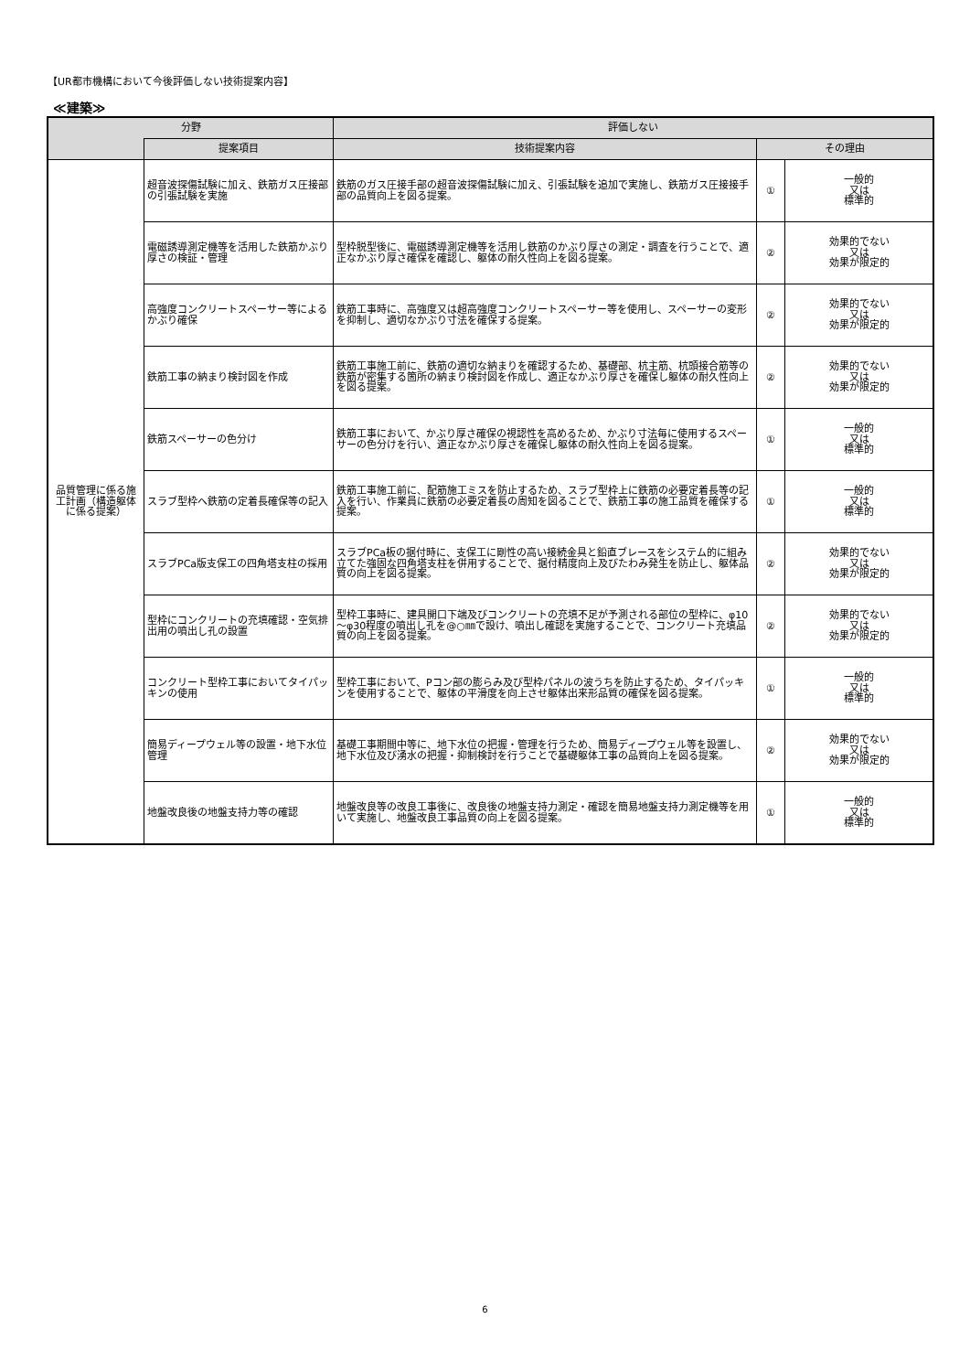【UR都市機構において今後評価しない技術提案内容】
≪建築≫
| 分野 | | 評価しない | | |
| --- | --- | --- | --- | --- |
| | 提案項目 | 技術提案内容 | その理由 | |
| 品質管理に係る施工計画（構造躯体に係る提案） | 超音波探傷試験に加え、鉄筋ガス圧接部の引張試験を実施 | 鉄筋のガス圧接手部の超音波探傷試験に加え、引張試験を追加で実施し、鉄筋ガス圧接接手部の品質向上を図る提案。 | ① | 一般的 又は 標準的 |
| | 電磁誘導測定機等を活用した鉄筋かぶり厚さの検証・管理 | 型枠脱型後に、電磁誘導測定機等を活用し鉄筋のかぶり厚さの測定・調査を行うことで、適正なかぶり厚さ確保を確認し、躯体の耐久性向上を図る提案。 | ② | 効果的でない 又は 効果が限定的 |
| | 高強度コンクリートスペーサー等によるかぶり確保 | 鉄筋工事時に、高強度又は超高強度コンクリートスペーサー等を使用し、スペーサーの変形を抑制し、適切なかぶり寸法を確保する提案。 | ② | 効果的でない 又は 効果が限定的 |
| | 鉄筋工事の納まり検討図を作成 | 鉄筋工事施工前に、鉄筋の適切な納まりを確認するため、基礎部、杭主筋、杭頭接合筋等の鉄筋が密集する箇所の納まり検討図を作成し、適正なかぶり厚さを確保し躯体の耐久性向上を図る提案。 | ② | 効果的でない 又は 効果が限定的 |
| | 鉄筋スペーサーの色分け | 鉄筋工事において、かぶり厚さ確保の視認性を高めるため、かぶり寸法毎に使用するスペーサーの色分けを行い、適正なかぶり厚さを確保し躯体の耐久性向上を図る提案。 | ① | 一般的 又は 標準的 |
| | スラブ型枠へ鉄筋の定着長確保等の記入 | 鉄筋工事施工前に、配筋施工ミスを防止するため、スラブ型枠上に鉄筋の必要定着長等の記入を行い、作業員に鉄筋の必要定着長の周知を図ることで、鉄筋工事の施工品質を確保する提案。 | ① | 一般的 又は 標準的 |
| | スラブPCa版支保工の四角塔支柱の採用 | スラブPCa板の据付時に、支保工に剛性の高い接続金具と鉛直ブレースをシステム的に組み立てた強固な四角塔支柱を併用することで、据付精度向上及びたわみ発生を防止し、躯体品質の向上を図る提案。 | ② | 効果的でない 又は 効果が限定的 |
| | 型枠にコンクリートの充填確認・空気排出用の噴出し孔の設置 | 型枠工事時に、建具開口下端及びコンクリートの充填不足が予測される部位の型枠に、φ10～φ30程度の噴出し孔を@○㎜で設け、噴出し確認を実施することで、コンクリート充填品質の向上を図る提案。 | ② | 効果的でない 又は 効果が限定的 |
| | コンクリート型枠工事においてタイパッキンの使用 | 型枠工事において、Pコン部の膨らみ及び型枠パネルの波うちを防止するため、タイパッキンを使用することで、躯体の平滑度を向上させ躯体出来形品質の確保を図る提案。 | ① | 一般的 又は 標準的 |
| | 簡易ディープウェル等の設置・地下水位管理 | 基礎工事期間中等に、地下水位の把握・管理を行うため、簡易ディープウェル等を設置し、地下水位及び湧水の把握・抑制検討を行うことで基礎躯体工事の品質向上を図る提案。 | ② | 効果的でない 又は 効果が限定的 |
| | 地盤改良後の地盤支持力等の確認 | 地盤改良等の改良工事後に、改良後の地盤支持力測定・確認を簡易地盤支持力測定機等を用いて実施し、地盤改良工事品質の向上を図る提案。 | ① | 一般的 又は 標準的 |
6